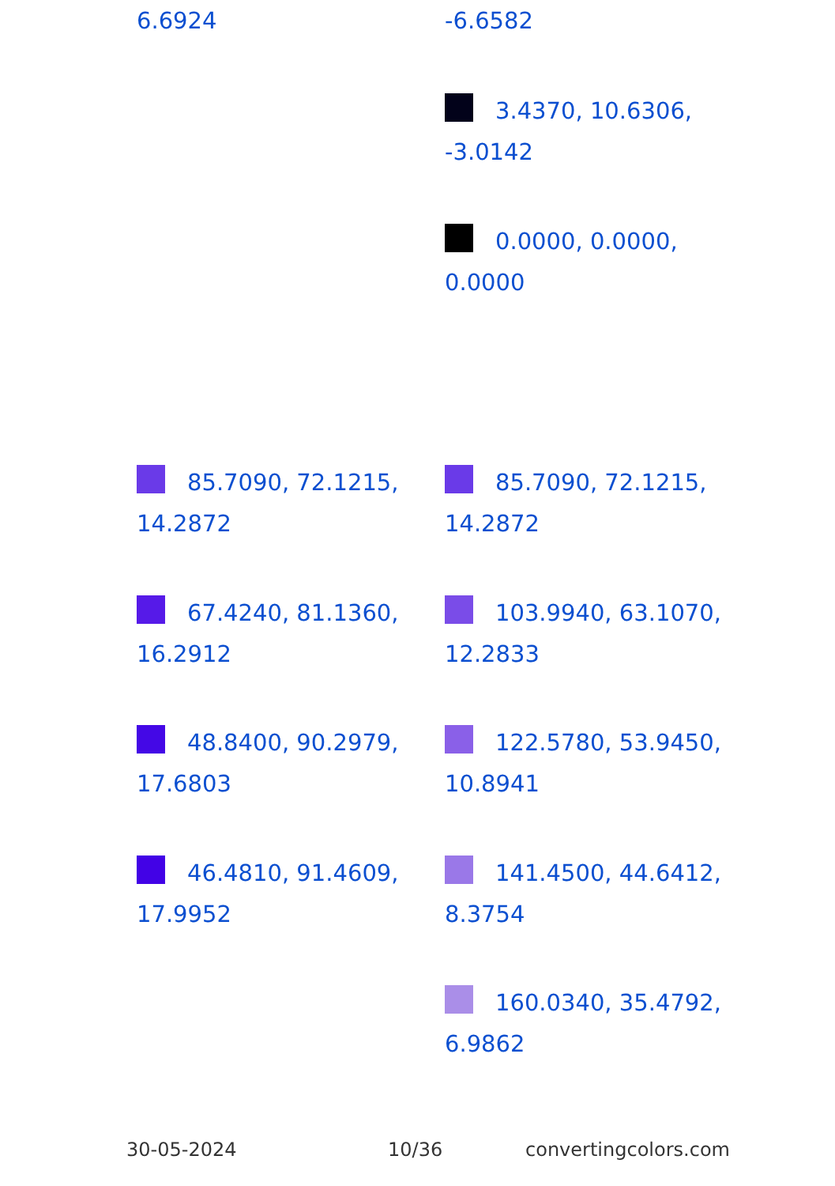6.6924 -6.6582
3.4370, 10.6306, -3.0142
0.0000, 0.0000, 0.0000
85.7090, 72.1215, 14.2872
85.7090, 72.1215, 14.2872
67.4240, 81.1360, 16.2912
103.9940, 63.1070, 12.2833
48.8400, 90.2979, 17.6803
122.5780, 53.9450, 10.8941
46.4810, 91.4609, 17.9952
141.4500, 44.6412, 8.3754
160.0340, 35.4792, 6.9862
30-05-2024 10/36 convertingcolors.com